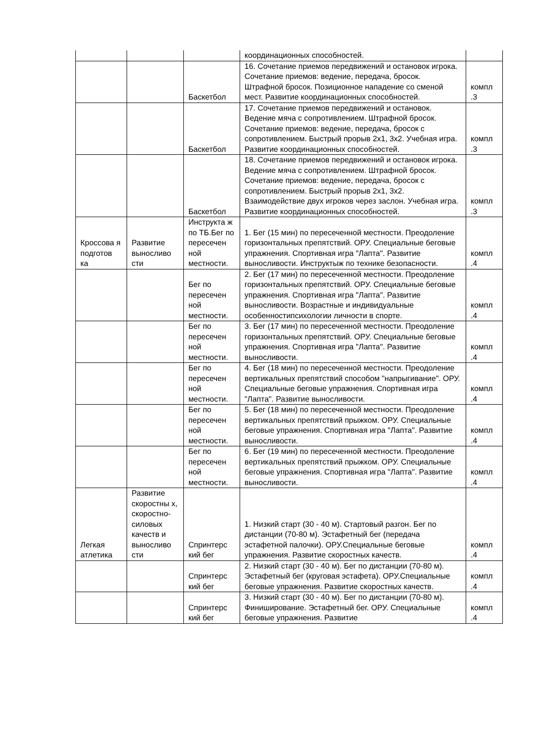| | | | координационных способностей. | |
| | | Баскетбол | 16. Сочетание приемов передвижений и остановок игрока. Сочетание приемов: ведение, передача, бросок. Штрафной бросок. Позиционное нападение со сменой мест. Развитие координационных способностей. | компл .3 |
| | | Баскетбол | 17. Сочетание приемов передвижений и остановок. Ведение мяча с сопротивлением. Штрафной бросок. Сочетание приемов: ведение, передача, бросок с сопротивлением. Быстрый прорыв 2х1, 3х2. Учебная игра. Развитие координационных способностей. | компл .3 |
| | | Баскетбол | 18. Сочетание приемов передвижений и остановок игрока. Ведение мяча с сопротивлением. Штрафной бросок. Сочетание приемов: ведение, передача, бросок с сопротивлением. Быстрый прорыв 2х1, 3х2. Взаимодействие двух игроков через заслон. Учебная игра. Развитие координационных способностей. | компл .3 |
| Кроссова я подготов ка | Развитие выносливо сти | Инструкта ж по ТБ.Бег по пересечен ной местности. | 1. Бег (15 мин) по пересеченной местности. Преодоление горизонтальных препятствий. ОРУ. Специальные беговые упражнения. Спортивная игра "Лапта". Развитие выносливости. Инструктыж по технике безопасности. | компл .4 |
| | | Бег по пересечен ной местности. | 2. Бег (17 мин) по пересеченной местности. Преодоление горизонтальных препятствий. ОРУ. Специальные беговые упражнения. Спортивная игра "Лапта". Развитие выносливости. Возрастные и индивидуальные особенностипсихологии личности в спорте. | компл .4 |
| | | Бег по пересечен ной местности. | 3. Бег (17 мин) по пересеченной местности. Преодоление горизонтальных препятствий. ОРУ. Специальные беговые упражнения. Спортивная игра "Лапта". Развитие выносливости. | компл .4 |
| | | Бег по пересечен ной местности. | 4. Бег (18 мин) по пересеченной местности. Преодоление вертикальных препятствий способом "напрыгивание". ОРУ. Специальные беговые упражнения. Спортивная игра "Лапта". Развитие выносливости. | компл .4 |
| | | Бег по пересечен ной местности. | 5. Бег (18 мин) по пересеченной местности. Преодоление вертикальных препятствий прыжком. ОРУ. Специальные беговые упражнения. Спортивная игра "Лапта". Развитие выносливости. | компл .4 |
| | | Бег по пересечен ной местности. | 6. Бег (19 мин) по пересеченной местности. Преодоление вертикальных препятствий прыжком. ОРУ. Специальные беговые упражнения. Спортивная игра "Лапта". Развитие выносливости. | компл .4 |
| Легкая атлетика | Развитие скоростны х, скоростно-силовых качеств и выносливо сти | Спринтерс кий бег | 1. Низкий старт (30 - 40 м). Стартовый разгон. Бег по дистанции (70-80 м). Эстафетный бег (передача эстафетной палочки). ОРУ.Специальные беговые упражнения. Развитие скоростных качеств. | компл .4 |
| | | Спринтерс кий бег | 2. Низкий старт (30 - 40 м). Бег по дистанции (70-80 м). Эстафетный бег (круговая эстафета). ОРУ.Специальные беговые упражнения. Развитие скоростных качеств. | компл .4 |
| | | Спринтерс кий бег | 3. Низкий старт (30 - 40 м). Бег по дистанции (70-80 м). Финиширование. Эстафетный бег. ОРУ. Специальные беговые упражнения. Развитие | компл .4 |